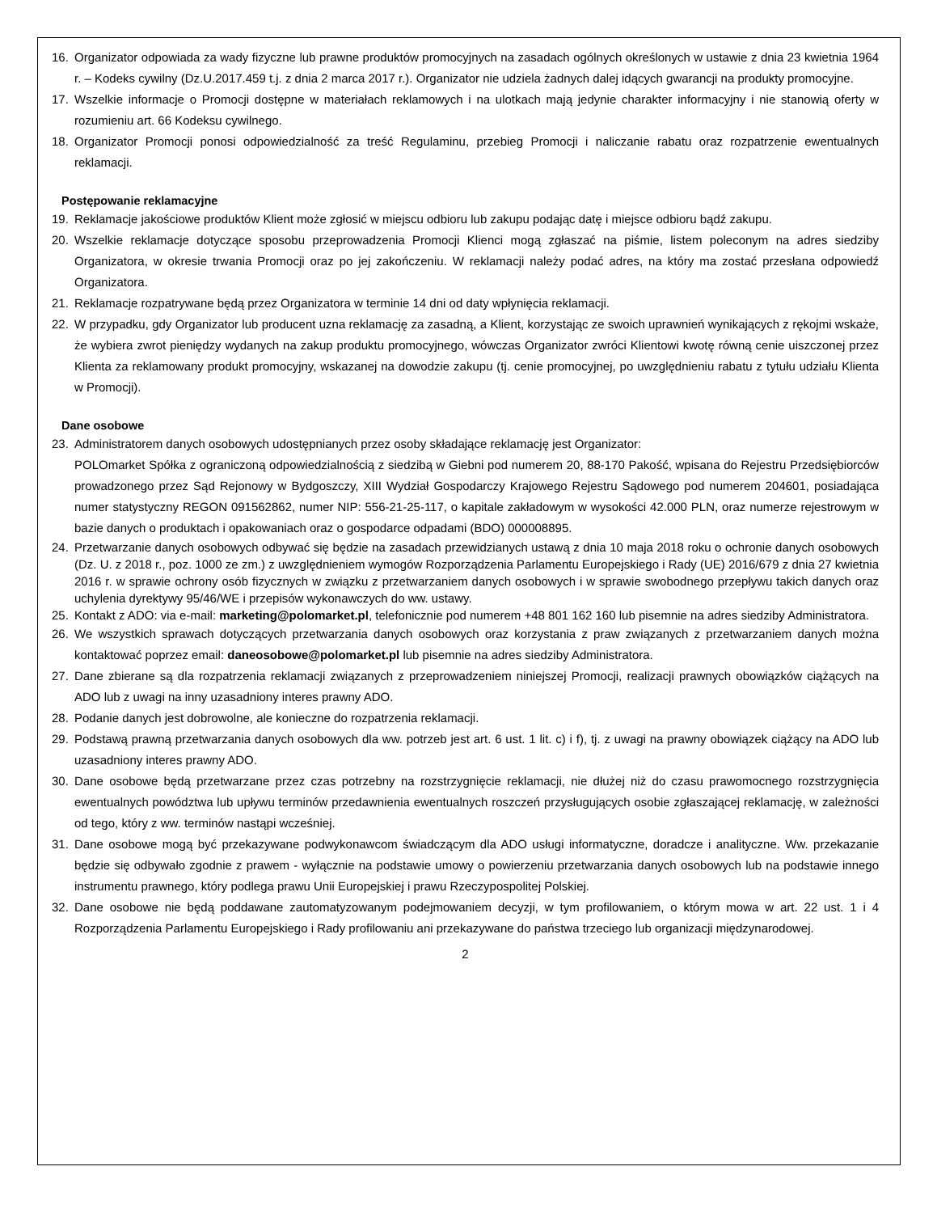16. Organizator odpowiada za wady fizyczne lub prawne produktów promocyjnych na zasadach ogólnych określonych w ustawie z dnia 23 kwietnia 1964 r. – Kodeks cywilny (Dz.U.2017.459 t.j. z dnia 2 marca 2017 r.). Organizator nie udziela żadnych dalej idących gwarancji na produkty promocyjne.
17. Wszelkie informacje o Promocji dostępne w materiałach reklamowych i na ulotkach mają jedynie charakter informacyjny i nie stanowią oferty w rozumieniu art. 66 Kodeksu cywilnego.
18. Organizator Promocji ponosi odpowiedzialność za treść Regulaminu, przebieg Promocji i naliczanie rabatu oraz rozpatrzenie ewentualnych reklamacji.
Postępowanie reklamacyjne
19. Reklamacje jakościowe produktów Klient może zgłosić w miejscu odbioru lub zakupu podając datę i miejsce odbioru bądź zakupu.
20. Wszelkie reklamacje dotyczące sposobu przeprowadzenia Promocji Klienci mogą zgłaszać na piśmie, listem poleconym na adres siedziby Organizatora, w okresie trwania Promocji oraz po jej zakończeniu. W reklamacji należy podać adres, na który ma zostać przesłana odpowiedź Organizatora.
21. Reklamacje rozpatrywane będą przez Organizatora w terminie 14 dni od daty wpłynięcia reklamacji.
22. W przypadku, gdy Organizator lub producent uzna reklamację za zasadną, a Klient, korzystając ze swoich uprawnień wynikających z rękojmi wskaże, że wybiera zwrot pieniędzy wydanych na zakup produktu promocyjnego, wówczas Organizator zwróci Klientowi kwotę równą cenie uiszczonej przez Klienta za reklamowany produkt promocyjny, wskazanej na dowodzie zakupu (tj. cenie promocyjnej, po uwzględnieniu rabatu z tytułu udziału Klienta w Promocji).
Dane osobowe
23. Administratorem danych osobowych udostępnianych przez osoby składające reklamację jest Organizator:
POLOmarket Spółka z ograniczoną odpowiedzialnością z siedzibą w Giebni pod numerem 20, 88-170 Pakość, wpisana do Rejestru Przedsiębiorców prowadzonego przez Sąd Rejonowy w Bydgoszczy, XIII Wydział Gospodarczy Krajowego Rejestru Sądowego pod numerem 204601, posiadająca numer statystyczny REGON 091562862, numer NIP: 556-21-25-117, o kapitale zakładowym w wysokości 42.000 PLN, oraz numerze rejestrowym w bazie danych o produktach i opakowaniach oraz o gospodarce odpadami (BDO) 000008895.
24. Przetwarzanie danych osobowych odbywać się będzie na zasadach przewidzianych ustawą z dnia 10 maja 2018 roku o ochronie danych osobowych (Dz. U. z 2018 r., poz. 1000 ze zm.) z uwzględnieniem wymogów Rozporządzenia Parlamentu Europejskiego i Rady (UE) 2016/679 z dnia 27 kwietnia 2016 r. w sprawie ochrony osób fizycznych w związku z przetwarzaniem danych osobowych i w sprawie swobodnego przepływu takich danych oraz uchylenia dyrektywy 95/46/WE i przepisów wykonawczych do ww. ustawy.
25. Kontakt z ADO: via e-mail: marketing@polomarket.pl, telefonicznie pod numerem +48 801 162 160 lub pisemnie na adres siedziby Administratora.
26. We wszystkich sprawach dotyczących przetwarzania danych osobowych oraz korzystania z praw związanych z przetwarzaniem danych można kontaktować poprzez email: daneosobowe@polomarket.pl lub pisemnie na adres siedziby Administratora.
27. Dane zbierane są dla rozpatrzenia reklamacji związanych z przeprowadzeniem niniejszej Promocji, realizacji prawnych obowiązków ciążących na ADO lub z uwagi na inny uzasadniony interes prawny ADO.
28. Podanie danych jest dobrowolne, ale konieczne do rozpatrzenia reklamacji.
29. Podstawą prawną przetwarzania danych osobowych dla ww. potrzeb jest art. 6 ust. 1 lit. c) i f), tj. z uwagi na prawny obowiązek ciążący na ADO lub uzasadniony interes prawny ADO.
30. Dane osobowe będą przetwarzane przez czas potrzebny na rozstrzygnięcie reklamacji, nie dłużej niż do czasu prawomocnego rozstrzygnięcia ewentualnych powództwa lub upływu terminów przedawnienia ewentualnych roszczeń przysługujących osobie zgłaszającej reklamację, w zależności od tego, który z ww. terminów nastąpi wcześniej.
31. Dane osobowe mogą być przekazywane podwykonawcom świadczącym dla ADO usługi informatyczne, doradcze i analityczne. Ww. przekazanie będzie się odbywało zgodnie z prawem - wyłącznie na podstawie umowy o powierzeniu przetwarzania danych osobowych lub na podstawie innego instrumentu prawnego, który podlega prawu Unii Europejskiej i prawu Rzeczypospolitej Polskiej.
32. Dane osobowe nie będą poddawane zautomatyzowanym podejmowaniem decyzji, w tym profilowaniem, o którym mowa w art. 22 ust. 1 i 4 Rozporządzenia Parlamentu Europejskiego i Rady profilowaniu ani przekazywane do państwa trzeciego lub organizacji międzynarodowej.
2